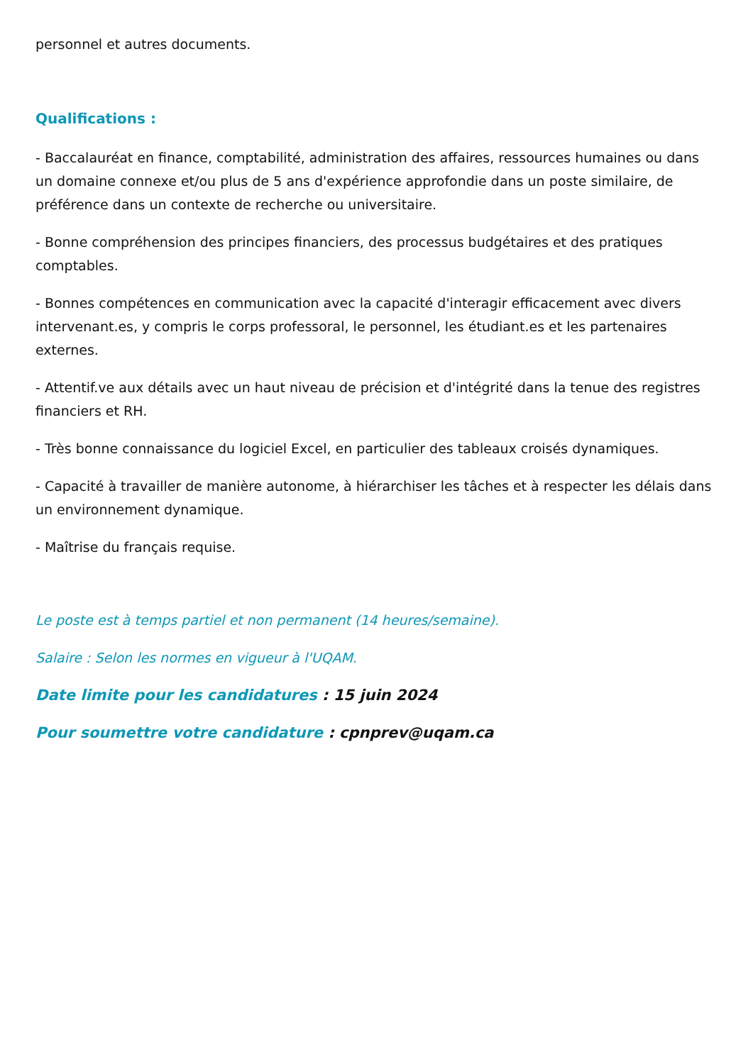personnel et autres documents.
Qualifications :
- Baccalauréat en finance, comptabilité, administration des affaires, ressources humaines ou dans un domaine connexe et/ou plus de 5 ans d'expérience approfondie dans un poste similaire, de préférence dans un contexte de recherche ou universitaire.
- Bonne compréhension des principes financiers, des processus budgétaires et des pratiques comptables.
- Bonnes compétences en communication avec la capacité d'interagir efficacement avec divers intervenant.es, y compris le corps professoral, le personnel, les étudiant.es et les partenaires externes.
- Attentif.ve aux détails avec un haut niveau de précision et d'intégrité dans la tenue des registres financiers et RH.
- Très bonne connaissance du logiciel Excel, en particulier des tableaux croisés dynamiques.
- Capacité à travailler de manière autonome, à hiérarchiser les tâches et à respecter les délais dans un environnement dynamique.
- Maîtrise du français requise.
Le poste est à temps partiel et non permanent (14 heures/semaine).
Salaire : Selon les normes en vigueur à l'UQAM.
Date limite pour les candidatures : 15 juin 2024
Pour soumettre votre candidature : cpnprev@uqam.ca